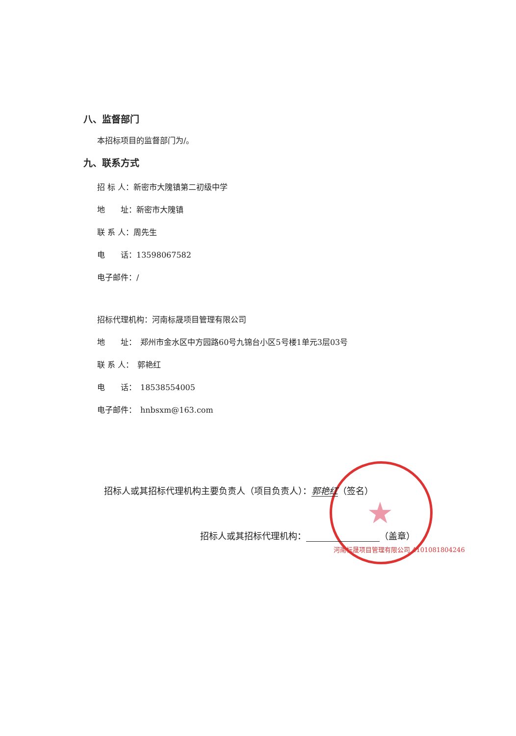★
八、监督部门
本招标项目的监督部门为/。
九、联系方式
招 标 人：新密市大隗镇第二初级中学
地　　址：新密市大隗镇
联 系 人：周先生
电　　话：13598067582
电子邮件：/
招标代理机构：河南标晟项目管理有限公司
地　　址：　郑州市金水区中方园路60号九锦台小区5号楼1单元3层03号
联 系 人：　郭艳红
电　　话：　18538554005
电子邮件：　hnbsxm@163.com
招标人或其招标代理机构主要负责人（项目负责人）：郭艳红（签名）
招标人或其招标代理机构： （盖章）
河南标晟项目管理有限公司 4101081804246